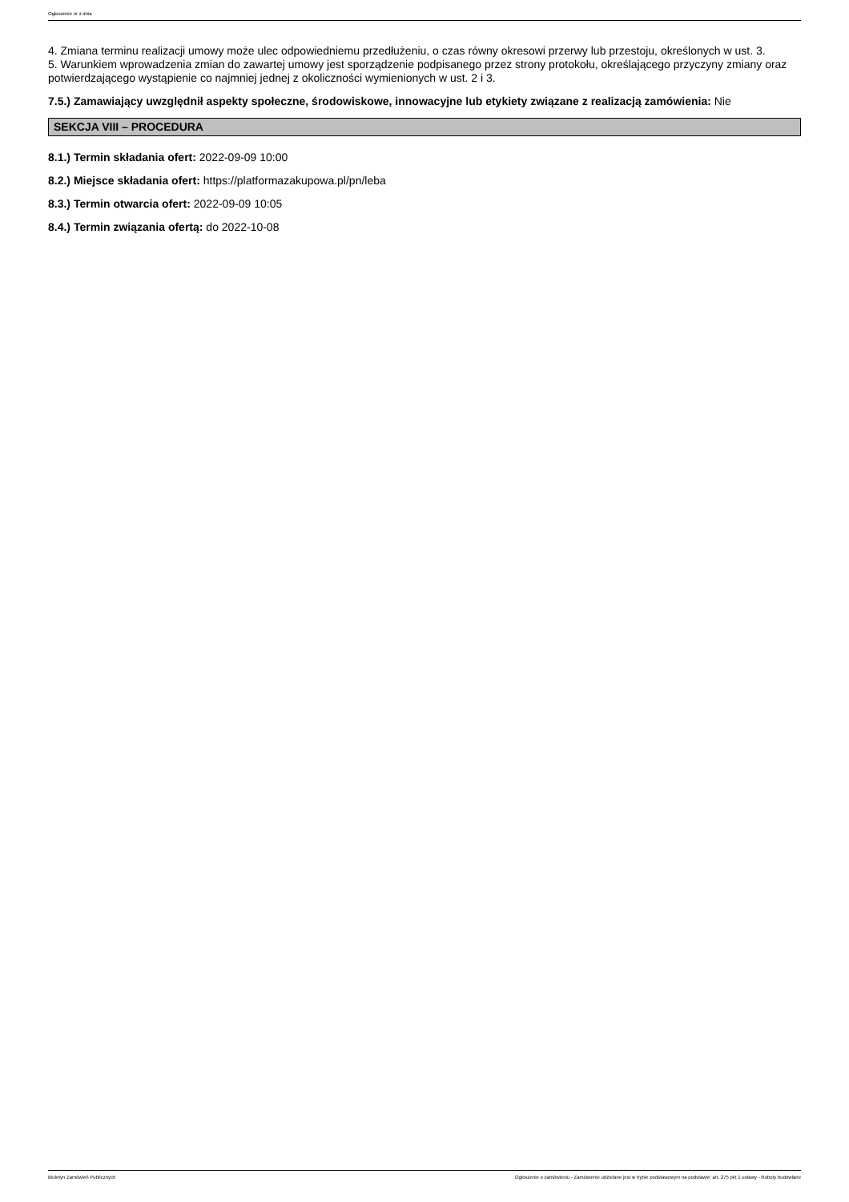Ogłoszenie nr z dnia
4. Zmiana terminu realizacji umowy może ulec odpowiedniemu przedłużeniu, o czas równy okresowi przerwy lub przestoju, określonych w ust. 3.
5. Warunkiem wprowadzenia zmian do zawartej umowy jest sporządzenie podpisanego przez strony protokołu, określającego przyczyny zmiany oraz potwierdzającego wystąpienie co najmniej jednej z okoliczności wymienionych w ust. 2 i 3.
7.5.) Zamawiający uwzględnił aspekty społeczne, środowiskowe, innowacyjne lub etykiety związane z realizacją zamówienia: Nie
SEKCJA VIII – PROCEDURA
8.1.) Termin składania ofert: 2022-09-09 10:00
8.2.) Miejsce składania ofert: https://platformazakupowa.pl/pn/leba
8.3.) Termin otwarcia ofert: 2022-09-09 10:05
8.4.) Termin związania ofertą: do 2022-10-08
Biuletyn Zamówień Publicznych Ogłoszenie o zamówieniu - Zamówienie udzielane jest w trybie podstawowym na podstawie: art. 275 pkt 1 ustawy - Roboty budowlane